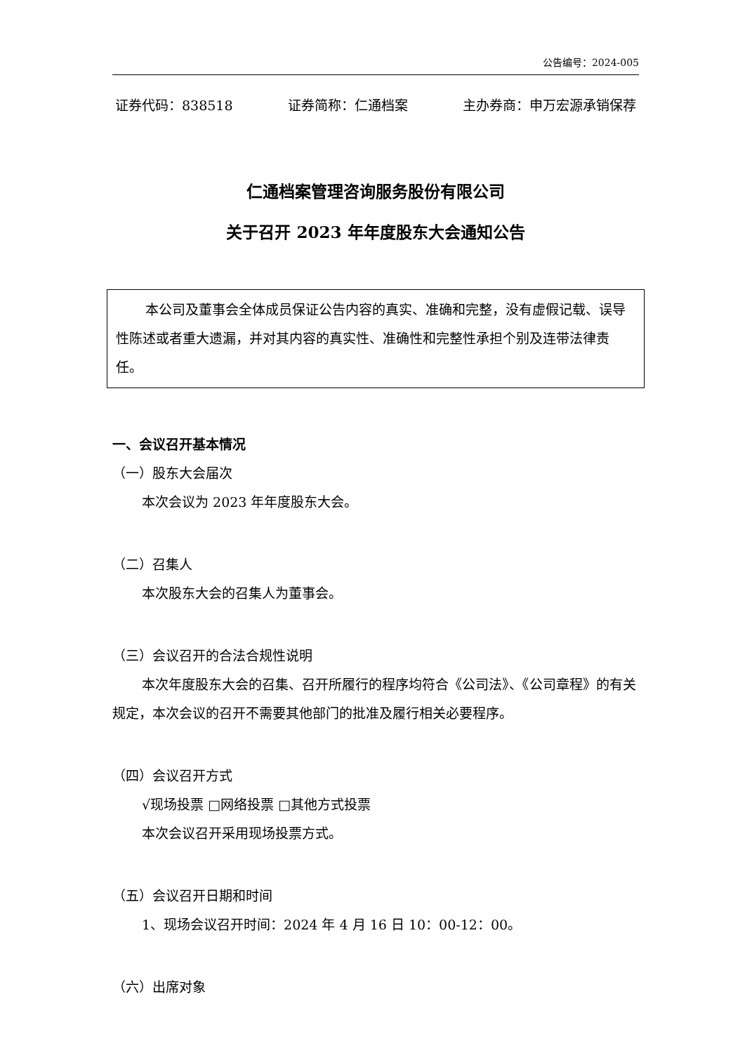公告编号：2024-005
证券代码：838518 证券简称：仁通档案 主办券商：申万宏源承销保荐
仁通档案管理咨询服务股份有限公司
关于召开 2023 年年度股东大会通知公告
本公司及董事会全体成员保证公告内容的真实、准确和完整，没有虚假记载、误导性陈述或者重大遗漏，并对其内容的真实性、准确性和完整性承担个别及连带法律责任。
一、会议召开基本情况
（一）股东大会届次
本次会议为 2023 年年度股东大会。
（二）召集人
本次股东大会的召集人为董事会。
（三）会议召开的合法合规性说明
本次年度股东大会的召集、召开所履行的程序均符合《公司法》、《公司章程》的有关规定，本次会议的召开不需要其他部门的批准及履行相关必要程序。
（四）会议召开方式
√现场投票 □网络投票 □其他方式投票
本次会议召开采用现场投票方式。
（五）会议召开日期和时间
1、现场会议召开时间：2024 年 4 月 16 日 10：00-12：00。
（六）出席对象